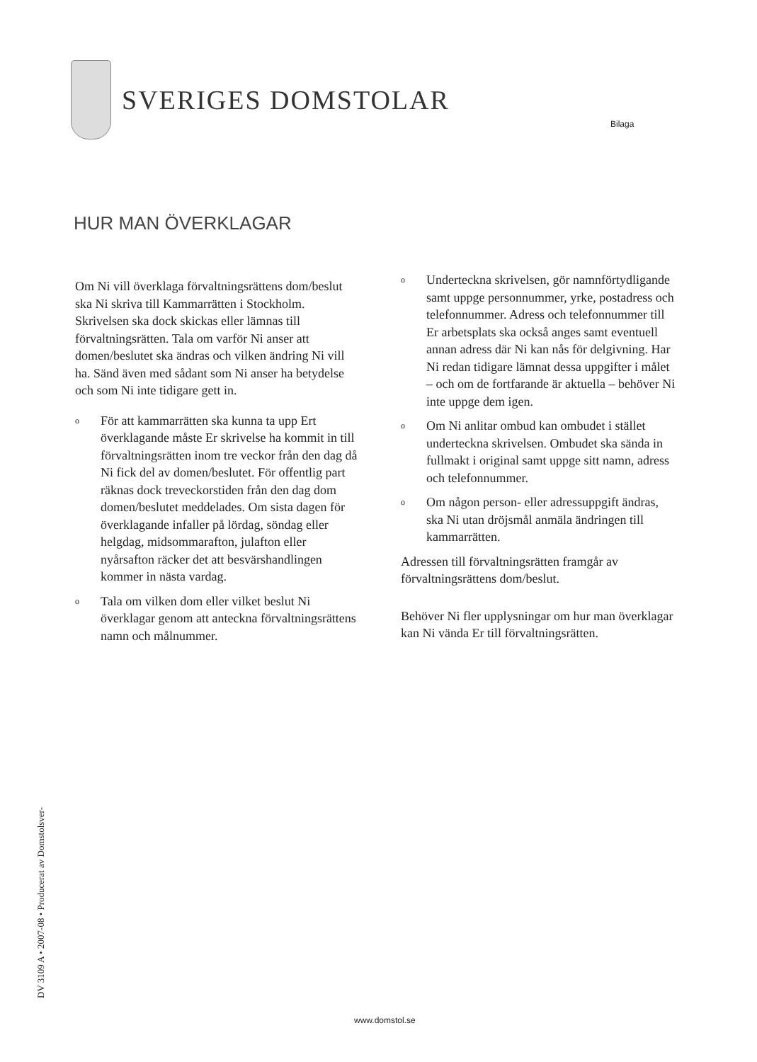SVERIGES DOMSTOLAR
Bilaga
HUR MAN ÖVERKLAGAR
Om Ni vill överklaga förvaltningsrättens dom/beslut ska Ni skriva till Kammarrätten i Stockholm.
Skrivelsen ska dock skickas eller lämnas till förvaltningsrätten. Tala om varför Ni anser att domen/beslutet ska ändras och vilken ändring Ni vill ha. Sänd även med sådant som Ni anser ha betydelse och som Ni inte tidigare gett in.
o För att kammarrätten ska kunna ta upp Ert överklagande måste Er skrivelse ha kommit in till förvaltningsrätten inom tre veckor från den dag då Ni fick del av domen/beslutet. För offentlig part räknas dock treveckorstiden från den dag dom domen/beslutet meddelades. Om sista dagen för överklagande infaller på lördag, söndag eller helgdag, midsommarafton, julafton eller nyårsafton räcker det att besvärshandlingen kommer in nästa vardag.
o Tala om vilken dom eller vilket beslut Ni överklagar genom att anteckna förvaltningsrättens namn och målnummer.
o Underteckna skrivelsen, gör namnförtydligande samt uppge personnummer, yrke, postadress och telefonnummer. Adress och telefonnummer till Er arbetsplats ska också anges samt eventuell annan adress där Ni kan nås för delgivning. Har Ni redan tidigare lämnat dessa uppgifter i målet – och om de fortfarande är aktuella – behöver Ni inte uppge dem igen.
o Om Ni anlitar ombud kan ombudet i stället underteckna skrivelsen. Ombudet ska sända in fullmakt i original samt uppge sitt namn, adress och telefonnummer.
o Om någon person- eller adressuppgift ändras, ska Ni utan dröjsmål anmäla ändringen till kammarrätten.
Adressen till förvaltningsrätten framgår av förvaltningsrättens dom/beslut.
Behöver Ni fler upplysningar om hur man överklagar kan Ni vända Er till förvaltningsrätten.
DV 3109 A • 2007-08 • Producerat av Domstolsver-
www.domstol.se